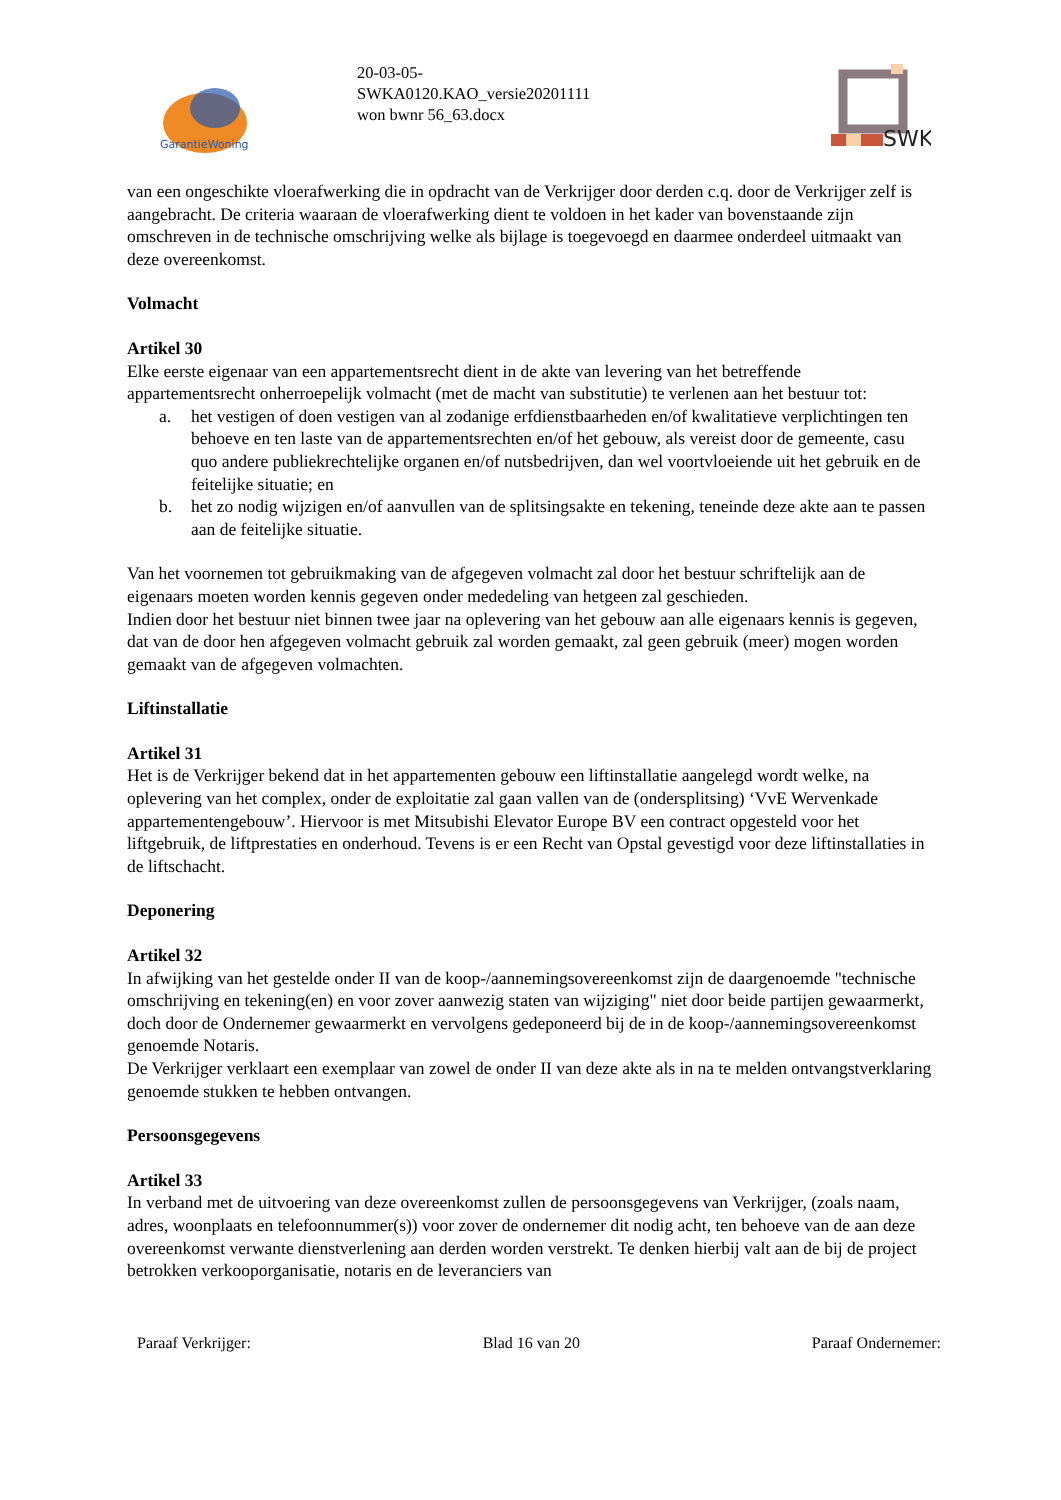GarantieWoning
20-03-05-
SWKA0120.KAO_versie20201111
won bwnr 56_63.docx
SWK
van een ongeschikte vloerafwerking die in opdracht van de Verkrijger door derden c.q. door de Verkrijger zelf is aangebracht. De criteria waaraan de vloerafwerking dient te voldoen in het kader van bovenstaande zijn omschreven in de technische omschrijving welke als bijlage is toegevoegd en daarmee onderdeel uitmaakt van deze overeenkomst.
Volmacht
Artikel 30
Elke eerste eigenaar van een appartementsrecht dient in de akte van levering van het betreffende appartementsrecht onherroepelijk volmacht (met de macht van substitutie) te verlenen aan het bestuur tot:
a. het vestigen of doen vestigen van al zodanige erfdienstbaarheden en/of kwalitatieve verplichtingen ten behoeve en ten laste van de appartementsrechten en/of het gebouw, als vereist door de gemeente, casu quo andere publiekrechtelijke organen en/of nutsbedrijven, dan wel voortvloeiende uit het gebruik en de feitelijke situatie; en
b. het zo nodig wijzigen en/of aanvullen van de splitsingsakte en tekening, teneinde deze akte aan te passen aan de feitelijke situatie.
Van het voornemen tot gebruikmaking van de afgegeven volmacht zal door het bestuur schriftelijk aan de eigenaars moeten worden kennis gegeven onder mededeling van hetgeen zal geschieden.
Indien door het bestuur niet binnen twee jaar na oplevering van het gebouw aan alle eigenaars kennis is gegeven, dat van de door hen afgegeven volmacht gebruik zal worden gemaakt, zal geen gebruik (meer) mogen worden gemaakt van de afgegeven volmachten.
Liftinstallatie
Artikel 31
Het is de Verkrijger bekend dat in het appartementen gebouw een liftinstallatie aangelegd wordt welke, na oplevering van het complex, onder de exploitatie zal gaan vallen van de (ondersplitsing) ‘VvE Wervenkade appartementengebouw’. Hiervoor is met Mitsubishi Elevator Europe BV een contract opgesteld voor het liftgebruik, de liftprestaties en onderhoud. Tevens is er een Recht van Opstal gevestigd voor deze liftinstallaties in de liftschacht.
Deponering
Artikel 32
In afwijking van het gestelde onder II van de koop-/aannemingsovereenkomst zijn de daargenoemde "technische omschrijving en tekening(en) en voor zover aanwezig staten van wijziging" niet door beide partijen gewaarmerkt, doch door de Ondernemer gewaarmerkt en vervolgens gedeponeerd bij de in de koop-/aannemingsovereenkomst genoemde Notaris.
De Verkrijger verklaart een exemplaar van zowel de onder II van deze akte als in na te melden ontvangstverklaring genoemde stukken te hebben ontvangen.
Persoonsgegevens
Artikel 33
In verband met de uitvoering van deze overeenkomst zullen de persoonsgegevens van Verkrijger, (zoals naam, adres, woonplaats en telefoonnummer(s)) voor zover de ondernemer dit nodig acht, ten behoeve van de aan deze overeenkomst verwante dienstverlening aan derden worden verstrekt. Te denken hierbij valt aan de bij de project betrokken verkooporganisatie, notaris en de leveranciers van
Paraaf Verkrijger: Blad 16 van 20 Paraaf Ondernemer: